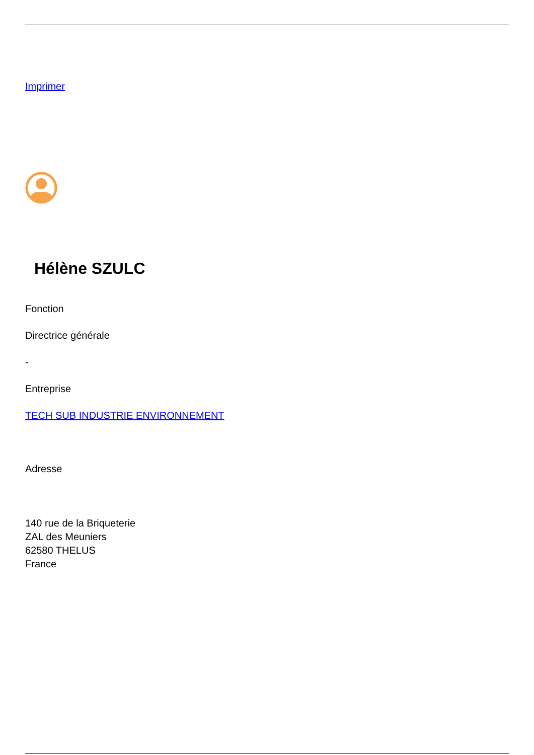Imprimer
Hélène SZULC
Fonction
Directrice générale
-
Entreprise
TECH SUB INDUSTRIE ENVIRONNEMENT
Adresse
140 rue de la Briqueterie
ZAL des Meuniers
62580 THELUS
France